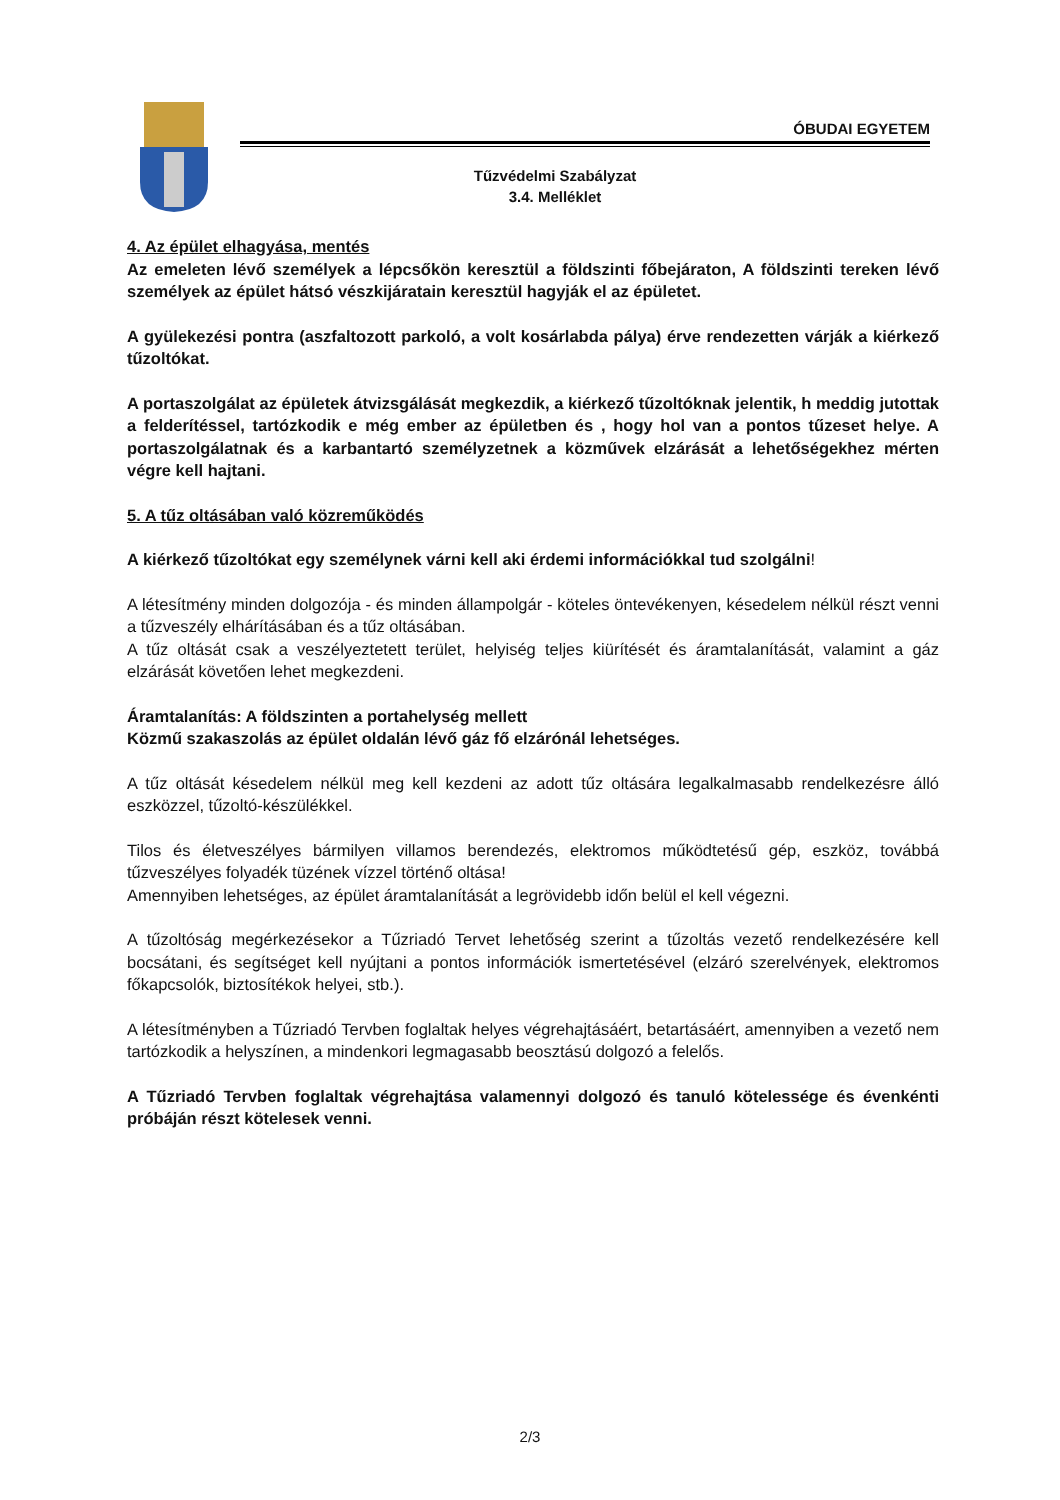ÓBUDAI EGYETEM
Tűzvédelmi Szabályzat
3.4. Melléklet
4. Az épület elhagyása, mentés
Az emeleten lévő személyek a lépcsőkön keresztül a földszinti főbejáraton, A földszinti tereken lévő személyek az épület hátsó vészkijáratain keresztül hagyják el az épületet.
A gyülekezési pontra (aszfaltozott parkoló, a volt kosárlabda pálya) érve rendezetten várják a kiérkező tűzoltókat.
A portaszolgálat az épületek átvizsgálását megkezdik, a kiérkező tűzoltóknak jelentik, h meddig jutottak a felderítéssel, tartózkodik e még ember az épületben és , hogy hol van a pontos tűzeset helye. A portaszolgálatnak és a karbantartó személyzetnek a közművek elzárását a lehetőségekhez mérten végre kell hajtani.
5. A tűz oltásában való közreműködés
A kiérkező tűzoltókat egy személynek várni kell aki érdemi információkkal tud szolgálni!
A létesítmény minden dolgozója - és minden állampolgár - köteles öntevékenyen, késedelem nélkül részt venni a tűzveszély elhárításában és a tűz oltásában.
A tűz oltását csak a veszélyeztetett terület, helyiség teljes kiürítését és áramtalanítását, valamint a gáz elzárását követően lehet megkezdeni.
Áramtalanítás: A földszinten a portahelység mellett
Közmű szakaszolás az épület oldalán lévő gáz fő elzárónál lehetséges.
A tűz oltását késedelem nélkül meg kell kezdeni az adott tűz oltására legalkalmasabb rendelkezésre álló eszközzel, tűzoltó-készülékkel.
Tilos és életveszélyes bármilyen villamos berendezés, elektromos működtetésű gép, eszköz, továbbá tűzveszélyes folyadék tüzének vízzel történő oltása!
Amennyiben lehetséges, az épület áramtalanítását a legrövidebb időn belül el kell végezni.
A tűzoltóság megérkezésekor a Tűzriadó Tervet lehetőség szerint a tűzoltás vezető rendelkezésére kell bocsátani, és segítséget kell nyújtani a pontos információk ismertetésével (elzáró szerelvények, elektromos főkapcsolók, biztosítékok helyei, stb.).
A létesítményben a Tűzriadó Tervben foglaltak helyes végrehajtásáért, betartásáért, amennyiben a vezető nem tartózkodik a helyszínen, a mindenkori legmagasabb beosztású dolgozó a felelős.
A Tűzriadó Tervben foglaltak végrehajtása valamennyi dolgozó és tanuló kötelessége és évenkénti próbáján részt kötelesek venni.
2/3